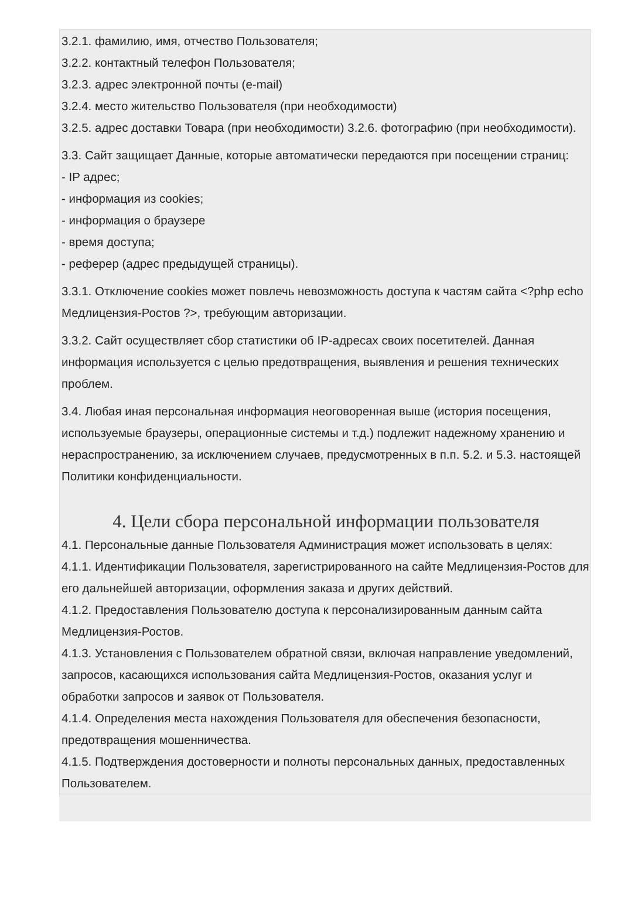3.2.1. фамилию, имя, отчество Пользователя;
3.2.2. контактный телефон Пользователя;
3.2.3. адрес электронной почты (e-mail)
3.2.4. место жительство Пользователя (при необходимости)
3.2.5. адрес доставки Товара (при необходимости) 3.2.6. фотографию (при необходимости).
3.3. Сайт защищает Данные, которые автоматически передаются при посещении страниц:
- IP адрес;
- информация из cookies;
- информация о браузере
- время доступа;
- реферер (адрес предыдущей страницы).
3.3.1. Отключение cookies может повлечь невозможность доступа к частям сайта <?php echo Медлицензия-Ростов ?>, требующим авторизации.
3.3.2. Сайт осуществляет сбор статистики об IP-адресах своих посетителей. Данная информация используется с целью предотвращения, выявления и решения технических проблем.
3.4. Любая иная персональная информация неоговоренная выше (история посещения, используемые браузеры, операционные системы и т.д.) подлежит надежному хранению и нераспространению, за исключением случаев, предусмотренных в п.п. 5.2. и 5.3. настоящей Политики конфиденциальности.
4. Цели сбора персональной информации пользователя
4.1. Персональные данные Пользователя Администрация может использовать в целях:
4.1.1. Идентификации Пользователя, зарегистрированного на сайте Медлицензия-Ростов для его дальнейшей авторизации, оформления заказа и других действий.
4.1.2. Предоставления Пользователю доступа к персонализированным данным сайта Медлицензия-Ростов.
4.1.3. Установления с Пользователем обратной связи, включая направление уведомлений, запросов, касающихся использования сайта Медлицензия-Ростов, оказания услуг и обработки запросов и заявок от Пользователя.
4.1.4. Определения места нахождения Пользователя для обеспечения безопасности, предотвращения мошенничества.
4.1.5. Подтверждения достоверности и полноты персональных данных, предоставленных Пользователем.